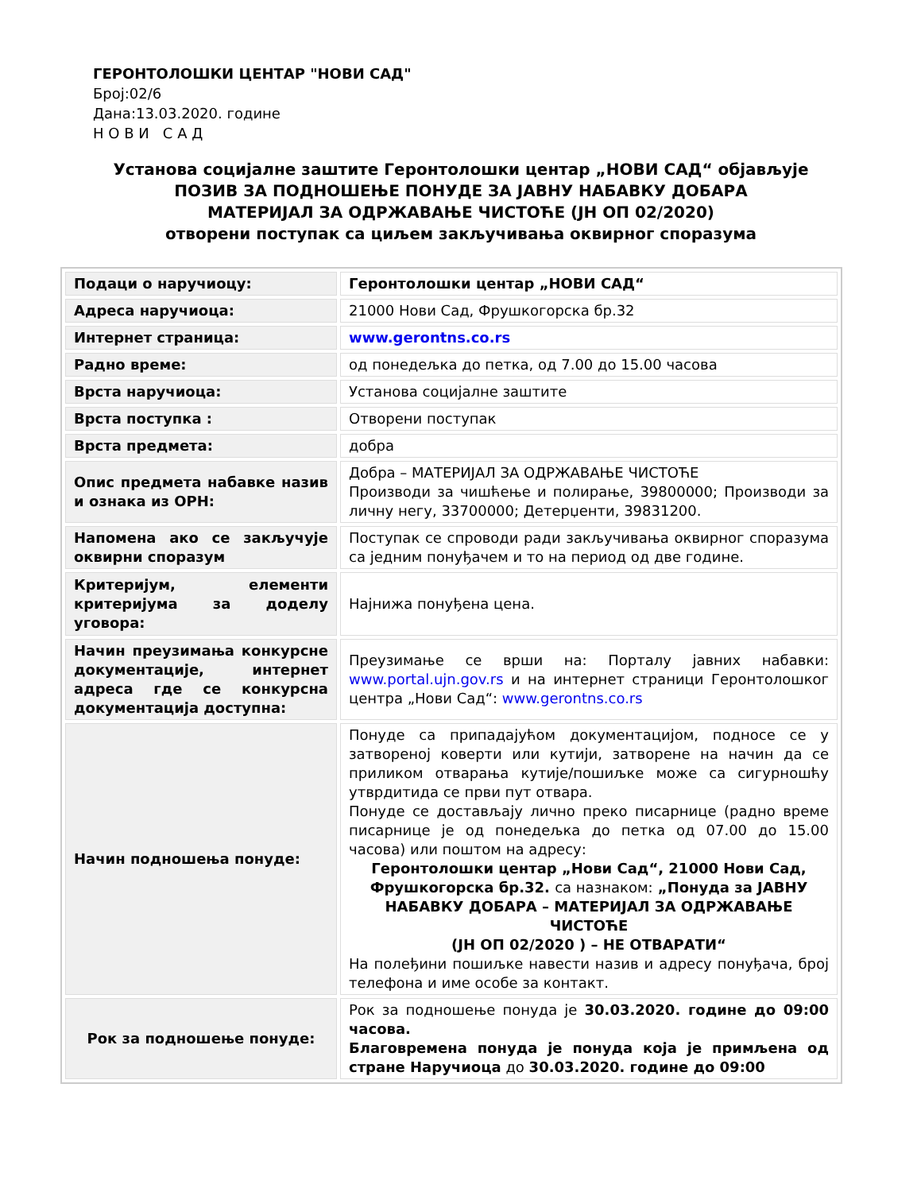ГЕРОНТОЛОШКИ ЦЕНТАР "НОВИ САД"
Број:02/6
Дана:13.03.2020. године
Н О В И С А Д
Установа социјалне заштите Геронтолошки центар „НОВИ САД“ објављује
ПОЗИВ ЗА ПОДНОШЕЊЕ ПОНУДЕ ЗА ЈАВНУ НАБАВКУ ДОБАРА
МАТЕРИЈАЛ ЗА ОДРЖАВАЊЕ ЧИСТОЋЕ (ЈН ОП 02/2020)
отворени поступак са циљем закључивања оквирног споразума
| Подаци о наручиоцу: | Геронтолошки центар „НОВИ САД“ |
| Адреса наручиоца: | 21000 Нови Сад, Фрушкогорска бр.32 |
| Интернет страница: | www.gerontns.co.rs |
| Радно време: | од понедељка до петка, од 7.00 до 15.00 часова |
| Врста наручиоца: | Установа социјалне заштите |
| Врста поступка : | Отворени поступак |
| Врста предмета: | добра |
| Опис предмета набавке назив и ознака из ОРН: | Добра – МАТЕРИЈАЛ ЗА ОДРЖАВАЊЕ ЧИСТОЋЕ Производи за чишћење и полирање, 39800000; Производи за личну негу, 33700000; Детерџенти, 39831200. |
| Напомена ако се закључује оквирни споразум | Поступак се спроводи ради закључивања оквирног споразума са једним понуђачем и то на период од две године. |
| Критеријум, елементи критеријума за доделу уговора: | Најнижа понуђена цена. |
| Начин преузимања конкурсне документације, интернет адреса где се конкурсна документација доступна: | Преузимање се врши на: Порталу јавних набавки: www.portal.ujn.gov.rs и на интернет страници Геронтолошког центра „Нови Сад“: www.gerontns.co.rs |
| Начин подношења понуде: | Понуде са припадајућом документацијом, подносе се у затвореној коверти или кутији, затворене на начин да се приликом отварања кутије/пошиљке може са сигурношћу утврдитида се први пут отвара. Понуде се достављају лично преко писарнице (радно време писарнице је од понедељка до петка од 07.00 до 15.00 часова) или поштом на адресу: Геронтолошки центар „Нови Сад“, 21000 Нови Сад, Фрушкогорска бр.32. са назнаком: „Понуда за ЈАВНУ НАБАВКУ ДОБАРА – МАТЕРИЈАЛ ЗА ОДРЖАВАЊЕ ЧИСТОЋЕ (ЈН ОП 02/2020 ) – НЕ ОТВАРАТИ“ На полеђини пошиљке навести назив и адресу понуђача, број телефона и име особе за контакт. |
| Рок за подношење понуде: | Рок за подношење понуда је 30.03.2020. године до 09:00 часова. Благовремена понуда је понуда која је примљена од стране Наручиоца до 30.03.2020. године до 09:00 |